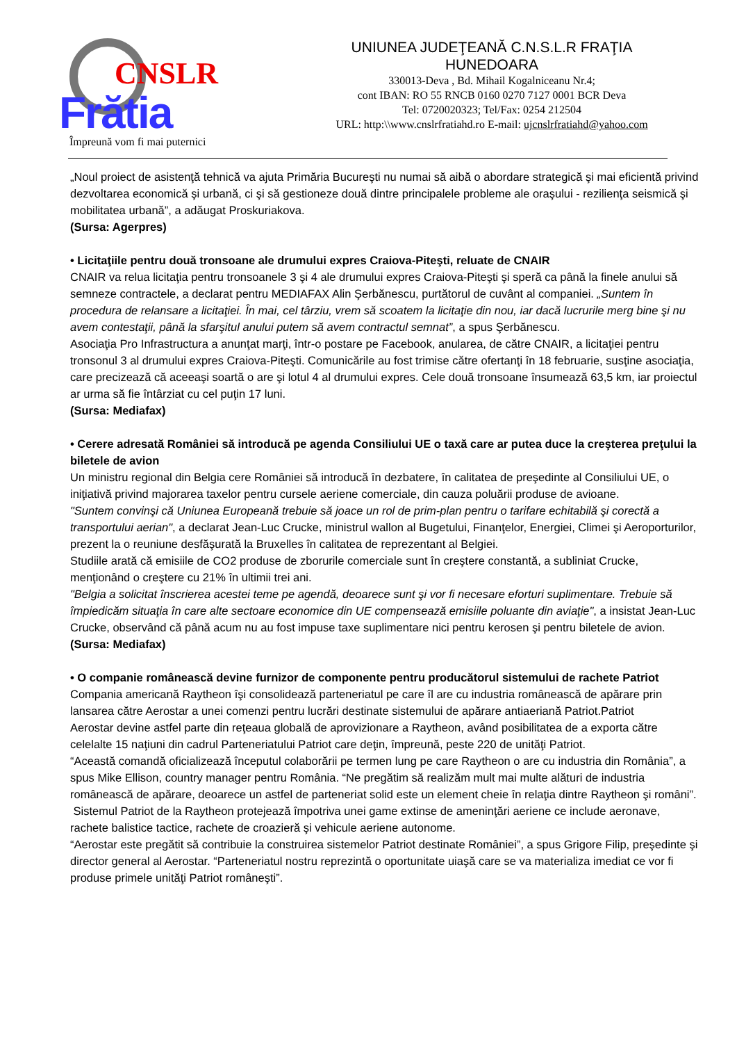CNSLR
Frătia
Împreună vom fi mai puternici
UNIUNEA JUDEŢEANĂ C.N.S.L.R FRAŢIA
HUNEDOARA
330013-Deva , Bd. Mihail Kogalniceanu Nr.4;
cont IBAN: RO 55 RNCB 0160 0270 7127 0001 BCR Deva
Tel: 0720020323; Tel/Fax: 0254 212504
URL: http:\\www.cnslrfratiahd.ro E-mail: ujcnslrfratiahd@yahoo.com
„Noul proiect de asistenţă tehnică va ajuta Primăria Bucureşti nu numai să aibă o abordare strategică şi mai eficientă privind dezvoltarea economică şi urbană, ci şi să gestioneze două dintre principalele probleme ale oraşului - rezilienţa seismică şi mobilitatea urbană”, a adăugat Proskuriakova.
(Sursa: Agerpres)
• Licitaţiile pentru două tronsoane ale drumului expres Craiova-Piteşti, reluate de CNAIR
CNAIR va relua licitaţia pentru tronsoanele 3 şi 4 ale drumului expres Craiova-Piteşti şi speră ca până la finele anului să semneze contractele, a declarat pentru MEDIAFAX Alin Şerbănescu, purtătorul de cuvânt al companiei. „Suntem în procedura de relansare a licitaţiei. În mai, cel târziu, vrem să scoatem la licitaţie din nou, iar dacă lucrurile merg bine şi nu avem contestaţii, până la sfarşitul anului putem să avem contractul semnat”, a spus Şerbănescu.
Asociaţia Pro Infrastructura a anunţat marţi, într-o postare pe Facebook, anularea, de către CNAIR, a licitaţiei pentru tronsonul 3 al drumului expres Craiova-Piteşti. Comunicările au fost trimise către ofertanţi în 18 februarie, susţine asociaţia, care precizează că aceeaşi soartă o are şi lotul 4 al drumului expres. Cele două tronsoane însumează 63,5 km, iar proiectul ar urma să fie întârziat cu cel puţin 17 luni.
(Sursa: Mediafax)
• Cerere adresată României să introducă pe agenda Consiliului UE o taxă care ar putea duce la creşterea preţului la biletele de avion
Un ministru regional din Belgia cere României să introducă în dezbatere, în calitatea de preşedinte al Consiliului UE, o iniţiativă privind majorarea taxelor pentru cursele aeriene comerciale, din cauza poluării produse de avioane.
"Suntem convinşi că Uniunea Europeană trebuie să joace un rol de prim-plan pentru o tarifare echitabilă şi corectă a transportului aerian", a declarat Jean-Luc Crucke, ministrul wallon al Bugetului, Finanţelor, Energiei, Climei şi Aeroporturilor, prezent la o reuniune desfăşurată la Bruxelles în calitatea de reprezentant al Belgiei.
Studiile arată că emisiile de CO2 produse de zborurile comerciale sunt în creştere constantă, a subliniat Crucke, menţionând o creştere cu 21% în ultimii trei ani.
"Belgia a solicitat înscrierea acestei teme pe agendă, deoarece sunt şi vor fi necesare eforturi suplimentare. Trebuie să împiedicăm situaţia în care alte sectoare economice din UE compensează emisiile poluante din aviaţie", a insistat Jean-Luc Crucke, observând că până acum nu au fost impuse taxe suplimentare nici pentru kerosen şi pentru biletele de avion.
(Sursa: Mediafax)
• O companie românească devine furnizor de componente pentru producătorul sistemului de rachete Patriot
Compania americană Raytheon îşi consolidează parteneriatul pe care îl are cu industria românească de apărare prin lansarea către Aerostar a unei comenzi pentru lucrări destinate sistemului de apărare antiaeriană Patriot.Patriot
Aerostar devine astfel parte din reţeaua globală de aprovizionare a Raytheon, având posibilitatea de a exporta către celelalte 15 naţiuni din cadrul Parteneriatului Patriot care deţin, împreună, peste 220 de unităţi Patriot.
“Această comandă oficializează începutul colaborării pe termen lung pe care Raytheon o are cu industria din România”, a spus Mike Ellison, country manager pentru România. “Ne pregătim să realizăm mult mai multe alături de industria românească de apărare, deoarece un astfel de parteneriat solid este un element cheie în relaţia dintre Raytheon şi români”.
Sistemul Patriot de la Raytheon protejează împotriva unei game extinse de ameninţări aeriene ce include aeronave, rachete balistice tactice, rachete de croazieră şi vehicule aeriene autonome.
“Aerostar este pregătit să contribuie la construirea sistemelor Patriot destinate României”, a spus Grigore Filip, preşedinte şi director general al Aerostar. “Parteneriatul nostru reprezintă o oportunitate uiaşă care se va materializa imediat ce vor fi produse primele unităţi Patriot româneşti”.